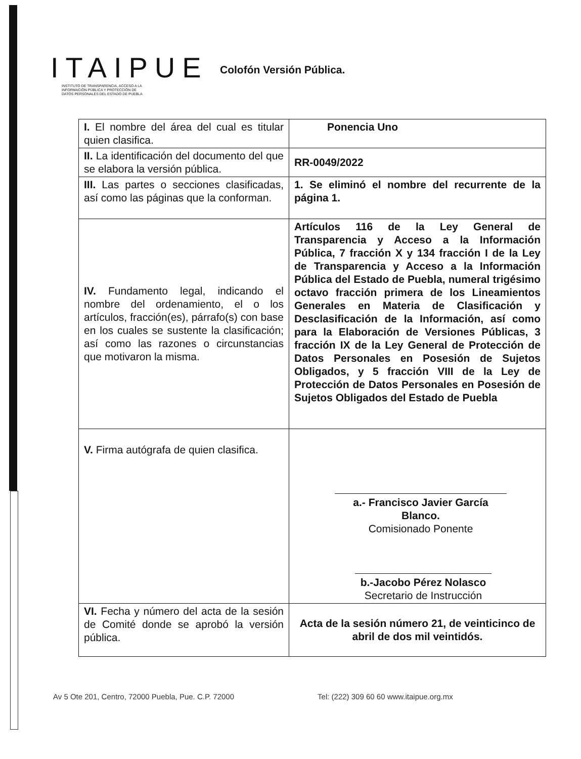ITAIPUE
INSTITUTO DE TRANSPARENCIA, ACCESO A LA
INFORMACIÓN PÚBLICA Y PROTECCIÓN DE
DATOS PERSONALES DEL ESTADO DE PUEBLA
Colofón Versión Pública.
| I. El nombre del área del cual es titular quien clasifica. | Ponencia Uno |
| II. La identificación del documento del que se elabora la versión pública. | RR-0049/2022 |
| III. Las partes o secciones clasificadas, así como las páginas que la conforman. | 1. Se eliminó el nombre del recurrente de la página 1. |
| IV. Fundamento legal, indicando el nombre del ordenamiento, el o los artículos, fracción(es), párrafo(s) con base en los cuales se sustente la clasificación; así como las razones o circunstancias que motivaron la misma. | Artículos 116 de la Ley General de Transparencia y Acceso a la Información Pública, 7 fracción X y 134 fracción I de la Ley de Transparencia y Acceso a la Información Pública del Estado de Puebla, numeral trigésimo octavo fracción primera de los Lineamientos Generales en Materia de Clasificación y Desclasificación de la Información, así como para la Elaboración de Versiones Públicas, 3 fracción IX de la Ley General de Protección de Datos Personales en Posesión de Sujetos Obligados, y 5 fracción VIII de la Ley de Protección de Datos Personales en Posesión de Sujetos Obligados del Estado de Puebla |
| V. Firma autógrafa de quien clasifica. | a.- Francisco Javier García Blanco. Comisionado Ponente b.-Jacobo Pérez Nolasco Secretario de Instrucción |
| VI. Fecha y número del acta de la sesión de Comité donde se aprobó la versión pública. | Acta de la sesión número 21, de veinticinco de abril de dos mil veintidós. |
Av 5 Ote 201, Centro, 72000 Puebla, Pue. C.P. 72000 Tel: (222) 309 60 60 www.itaipue.org.mx